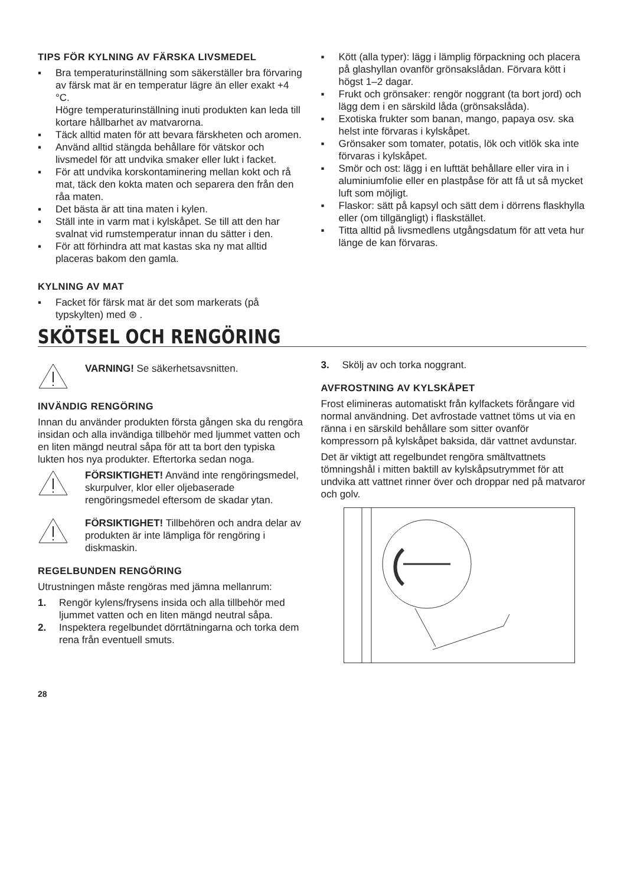TIPS FÖR KYLNING AV FÄRSKA LIVSMEDEL
▪ Bra temperaturinställning som säkerställer bra förvaring av färsk mat är en temperatur lägre än eller exakt +4 °C.
Högre temperaturinställning inuti produkten kan leda till kortare hållbarhet av matvarorna.
▪ Täck alltid maten för att bevara färskheten och aromen.
▪ Använd alltid stängda behållare för vätskor och livsmedel för att undvika smaker eller lukt i facket.
▪ För att undvika korskontaminering mellan kokt och rå mat, täck den kokta maten och separera den från den råa maten.
▪ Det bästa är att tina maten i kylen.
▪ Ställ inte in varm mat i kylskåpet. Se till att den har svalnat vid rumstemperatur innan du sätter i den.
▪ För att förhindra att mat kastas ska ny mat alltid placeras bakom den gamla.
KYLNING AV MAT
▪ Facket för färsk mat är det som markerats (på typskylten) med ⊛ .
▪ Kött (alla typer): lägg i lämplig förpackning och placera på glashyllan ovanför grönsakslådan. Förvara kött i högst 1–2 dagar.
▪ Frukt och grönsaker: rengör noggrant (ta bort jord) och lägg dem i en särskild låda (grönsakslåda).
▪ Exotiska frukter som banan, mango, papaya osv. ska helst inte förvaras i kylskåpet.
▪ Grönsaker som tomater, potatis, lök och vitlök ska inte förvaras i kylskåpet.
▪ Smör och ost: lägg i en lufttät behållare eller vira in i aluminiumfolie eller en plastpåse för att få ut så mycket luft som möjligt.
▪ Flaskor: sätt på kapsyl och sätt dem i dörrens flaskhylla eller (om tillgängligt) i flaskstället.
▪ Titta alltid på livsmedlens utgångsdatum för att veta hur länge de kan förvaras.
SKÖTSEL OCH RENGÖRING
VARNING! Se säkerhetsavsnitten.
INVÄNDIG RENGÖRING
Innan du använder produkten första gången ska du rengöra insidan och alla invändiga tillbehör med ljummet vatten och en liten mängd neutral såpa för att ta bort den typiska lukten hos nya produkter. Eftertorka sedan noga.
FÖRSIKTIGHET! Använd inte rengöringsmedel, skurpulver, klor eller oljebaserade rengöringsmedel eftersom de skadar ytan.
FÖRSIKTIGHET! Tillbehören och andra delar av produkten är inte lämpliga för rengöring i diskmaskin.
REGELBUNDEN RENGÖRING
Utrustningen måste rengöras med jämna mellanrum:
1. Rengör kylens/frysens insida och alla tillbehör med ljummet vatten och en liten mängd neutral såpa.
2. Inspektera regelbundet dörrtätningarna och torka dem rena från eventuell smuts.
3. Skölj av och torka noggrant.
AVFROSTNING AV KYLSKÅPET
Frost elimineras automatiskt från kylfackets förångare vid normal användning. Det avfrostade vattnet töms ut via en ränna i en särskild behållare som sitter ovanför kompressorn på kylskåpet baksida, där vattnet avdunstar.
Det är viktigt att regelbundet rengöra smältvattnets tömningshål i mitten baktill av kylskåpsutrymmet för att undvika att vattnet rinner över och droppar ned på matvaror och golv.
28